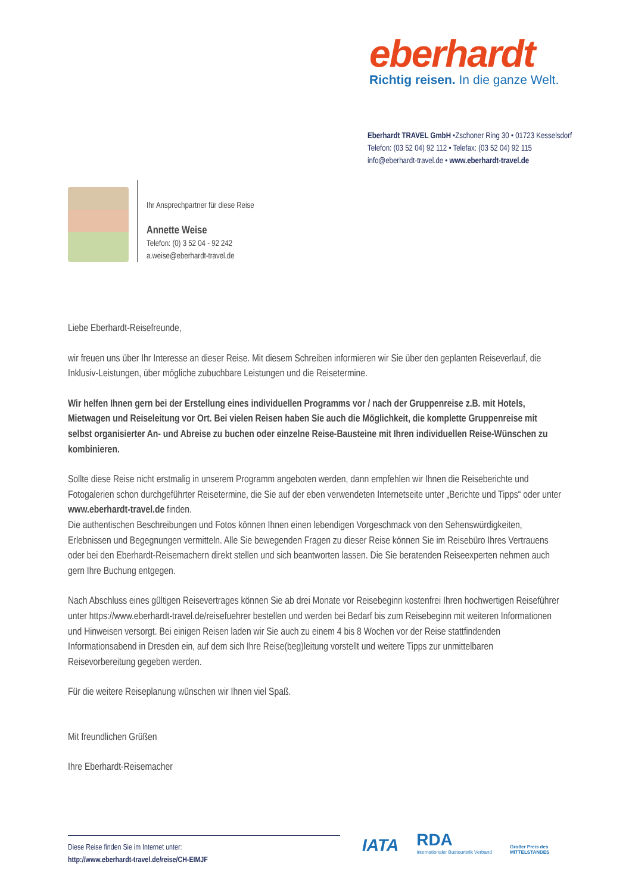eberhardt
Richtig reisen. In die ganze Welt.
Eberhardt TRAVEL GmbH •Zschoner Ring 30 • 01723 Kesselsdorf
Telefon: (03 52 04) 92 112 • Telefax: (03 52 04) 92 115
info@eberhardt-travel.de • www.eberhardt-travel.de
Ihr Ansprechpartner für diese Reise
Annette Weise
Telefon: (0) 3 52 04 - 92 242
a.weise@eberhardt-travel.de
Liebe Eberhardt-Reisefreunde,
wir freuen uns über Ihr Interesse an dieser Reise. Mit diesem Schreiben informieren wir Sie über den geplanten Reiseverlauf, die Inklusiv-Leistungen, über mögliche zubuchbare Leistungen und die Reisetermine.
Wir helfen Ihnen gern bei der Erstellung eines individuellen Programms vor / nach der Gruppenreise z.B. mit Hotels, Mietwagen und Reiseleitung vor Ort. Bei vielen Reisen haben Sie auch die Möglichkeit, die komplette Gruppenreise mit selbst organisierter An- und Abreise zu buchen oder einzelne Reise-Bausteine mit Ihren individuellen Reise-Wünschen zu kombinieren.
Sollte diese Reise nicht erstmalig in unserem Programm angeboten werden, dann empfehlen wir Ihnen die Reiseberichte und Fotogalerien schon durchgeführter Reisetermine, die Sie auf der eben verwendeten Internetseite unter „Berichte und Tipps“ oder unter www.eberhardt-travel.de finden.
Die authentischen Beschreibungen und Fotos können Ihnen einen lebendigen Vorgeschmack von den Sehenswürdigkeiten, Erlebnissen und Begegnungen vermitteln. Alle Sie bewegenden Fragen zu dieser Reise können Sie im Reisebüro Ihres Vertrauens oder bei den Eberhardt-Reisemachern direkt stellen und sich beantworten lassen. Die Sie beratenden Reiseexperten nehmen auch gern Ihre Buchung entgegen.
Nach Abschluss eines gültigen Reisevertrages können Sie ab drei Monate vor Reisebeginn kostenfrei Ihren hochwertigen Reiseführer unter https://www.eberhardt-travel.de/reisefuehrer bestellen und werden bei Bedarf bis zum Reisebeginn mit weiteren Informationen und Hinweisen versorgt. Bei einigen Reisen laden wir Sie auch zu einem 4 bis 8 Wochen vor der Reise stattfindenden Informationsabend in Dresden ein, auf dem sich Ihre Reise(beg)leitung vorstellt und weitere Tipps zur unmittelbaren Reisevorbereitung gegeben werden.
Für die weitere Reiseplanung wünschen wir Ihnen viel Spaß.
Mit freundlichen Grüßen
Ihre Eberhardt-Reisemacher
Diese Reise finden Sie im Internet unter:
http://www.eberhardt-travel.de/reise/CH-EIMJF
IATA
RDA
Internationaler Bustouristik Verband
Großer Preis des
MITTELSTANDES